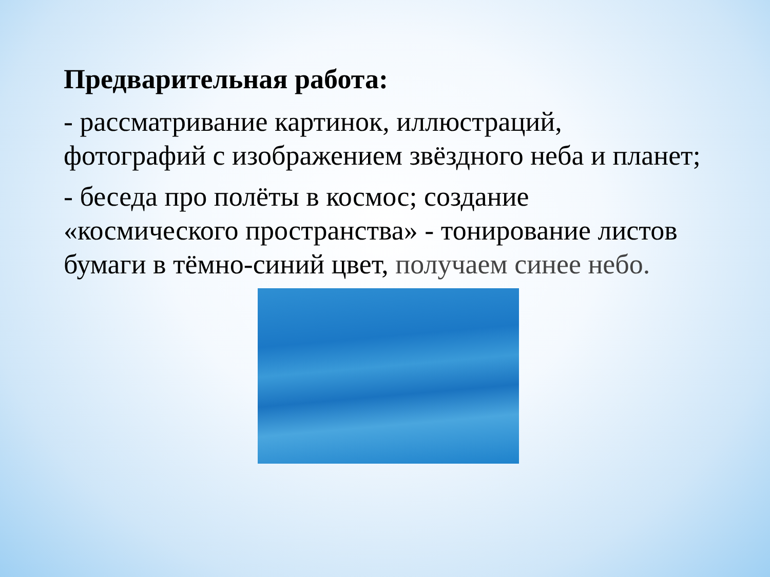Предварительная работа:
- рассматривание картинок, иллюстраций, фотографий с изображением звёздного неба и планет;
- беседа про полёты в космос; создание «космического пространства» - тонирование листов бумаги в тёмно-синий цвет, получаем синее небо.